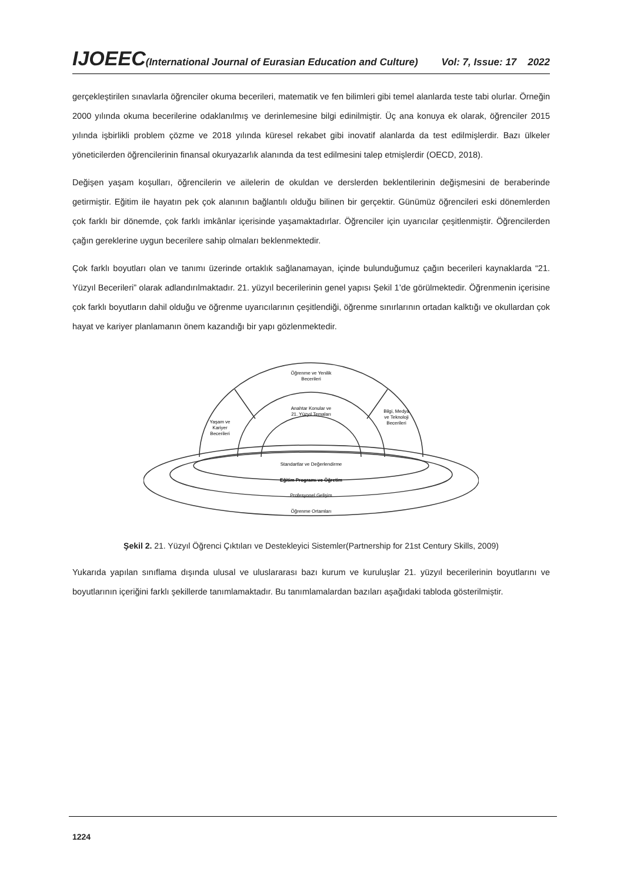IJOEEC(International Journal of Eurasian Education and Culture) Vol: 7, Issue: 17 2022
gerçekleştirilen sınavlarla öğrenciler okuma becerileri, matematik ve fen bilimleri gibi temel alanlarda teste tabi olurlar. Örneğin 2000 yılında okuma becerilerine odaklanılmış ve derinlemesine bilgi edinilmiştir. Üç ana konuya ek olarak, öğrenciler 2015 yılında işbirlikli problem çözme ve 2018 yılında küresel rekabet gibi inovatif alanlarda da test edilmişlerdir. Bazı ülkeler yöneticilerden öğrencilerinin finansal okuryazarlık alanında da test edilmesini talep etmişlerdir (OECD, 2018).
Değişen yaşam koşulları, öğrencilerin ve ailelerin de okuldan ve derslerden beklentilerinin değişmesini de beraberinde getirmiştir. Eğitim ile hayatın pek çok alanının bağlantılı olduğu bilinen bir gerçektir. Günümüz öğrencileri eski dönemlerden çok farklı bir dönemde, çok farklı imkânlar içerisinde yaşamaktadırlar. Öğrenciler için uyarıcılar çeşitlenmiştir. Öğrencilerden çağın gereklerine uygun becerilere sahip olmaları beklenmektedir.
Çok farklı boyutları olan ve tanımı üzerinde ortaklık sağlanamayan, içinde bulunduğumuz çağın becerileri kaynaklarda “21. Yüzyıl Becerileri” olarak adlandırılmaktadır. 21. yüzyıl becerilerinin genel yapısı Şekil 1’de görülmektedir. Öğrenmenin içerisine çok farklı boyutların dahil olduğu ve öğrenme uyarıcılarının çeşitlendiği, öğrenme sınırlarının ortadan kalktığı ve okullardan çok hayat ve kariyer planlamanın önem kazandığı bir yapı gözlenmektedir.
Öğrenme ve Yenilik
Becerileri
Anahtar Konular ve
21. Yüzyıl Temaları
Yaşam ve
Kariyer
Becerileri
Bilgi, Medya
ve Teknoloji
Becerileri
Standartlar ve Değerlendirme
Eğitim Programı ve Öğretim
Profesyonel Gelişim
Öğrenme Ortamları
Şekil 2. 21. Yüzyıl Öğrenci Çıktıları ve Destekleyici Sistemler(Partnership for 21st Century Skills, 2009)
Yukarıda yapılan sınıflama dışında ulusal ve uluslararası bazı kurum ve kuruluşlar 21. yüzyıl becerilerinin boyutlarını ve boyutlarının içeriğini farklı şekillerde tanımlamaktadır. Bu tanımlamalardan bazıları aşağıdaki tabloda gösterilmiştir.
1224